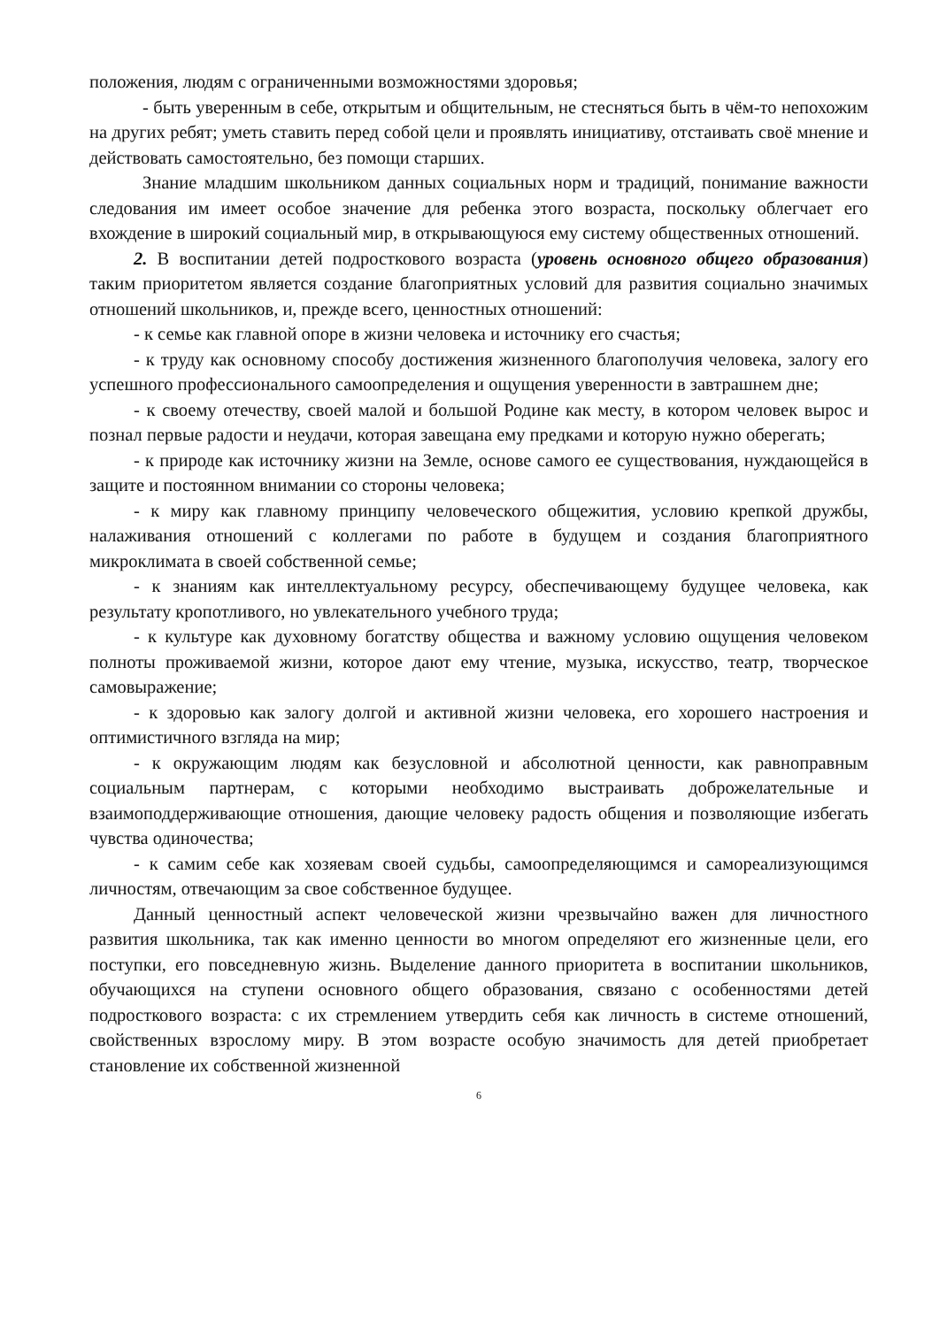положения, людям с ограниченными возможностями здоровья;
- быть уверенным в себе, открытым и общительным, не стесняться быть в чём-то непохожим на других ребят; уметь ставить перед собой цели и проявлять инициативу, отстаивать своё мнение и действовать самостоятельно, без помощи старших.
Знание младшим школьником данных социальных норм и традиций, понимание важности следования им имеет особое значение для ребенка этого возраста, поскольку облегчает его вхождение в широкий социальный мир, в открывающуюся ему систему общественных отношений.
2. В воспитании детей подросткового возраста (уровень основного общего образования) таким приоритетом является создание благоприятных условий для развития социально значимых отношений школьников, и, прежде всего, ценностных отношений:
- к семье как главной опоре в жизни человека и источнику его счастья;
- к труду как основному способу достижения жизненного благополучия человека, залогу его успешного профессионального самоопределения и ощущения уверенности в завтрашнем дне;
- к своему отечеству, своей малой и большой Родине как месту, в котором человек вырос и познал первые радости и неудачи, которая завещана ему предками и которую нужно оберегать;
- к природе как источнику жизни на Земле, основе самого ее существования, нуждающейся в защите и постоянном внимании со стороны человека;
- к миру как главному принципу человеческого общежития, условию крепкой дружбы, налаживания отношений с коллегами по работе в будущем и создания благоприятного микроклимата в своей собственной семье;
- к знаниям как интеллектуальному ресурсу, обеспечивающему будущее человека, как результату кропотливого, но увлекательного учебного труда;
- к культуре как духовному богатству общества и важному условию ощущения человеком полноты проживаемой жизни, которое дают ему чтение, музыка, искусство, театр, творческое самовыражение;
- к здоровью как залогу долгой и активной жизни человека, его хорошего настроения и оптимистичного взгляда на мир;
- к окружающим людям как безусловной и абсолютной ценности, как равноправным социальным партнерам, с которыми необходимо выстраивать доброжелательные и взаимоподдерживающие отношения, дающие человеку радость общения и позволяющие избегать чувства одиночества;
- к самим себе как хозяевам своей судьбы, самоопределяющимся и самореализующимся личностям, отвечающим за свое собственное будущее.
Данный ценностный аспект человеческой жизни чрезвычайно важен для личностного развития школьника, так как именно ценности во многом определяют его жизненные цели, его поступки, его повседневную жизнь. Выделение данного приоритета в воспитании школьников, обучающихся на ступени основного общего образования, связано с особенностями детей подросткового возраста: с их стремлением утвердить себя как личность в системе отношений, свойственных взрослому миру. В этом возрасте особую значимость для детей приобретает становление их собственной жизненной
6